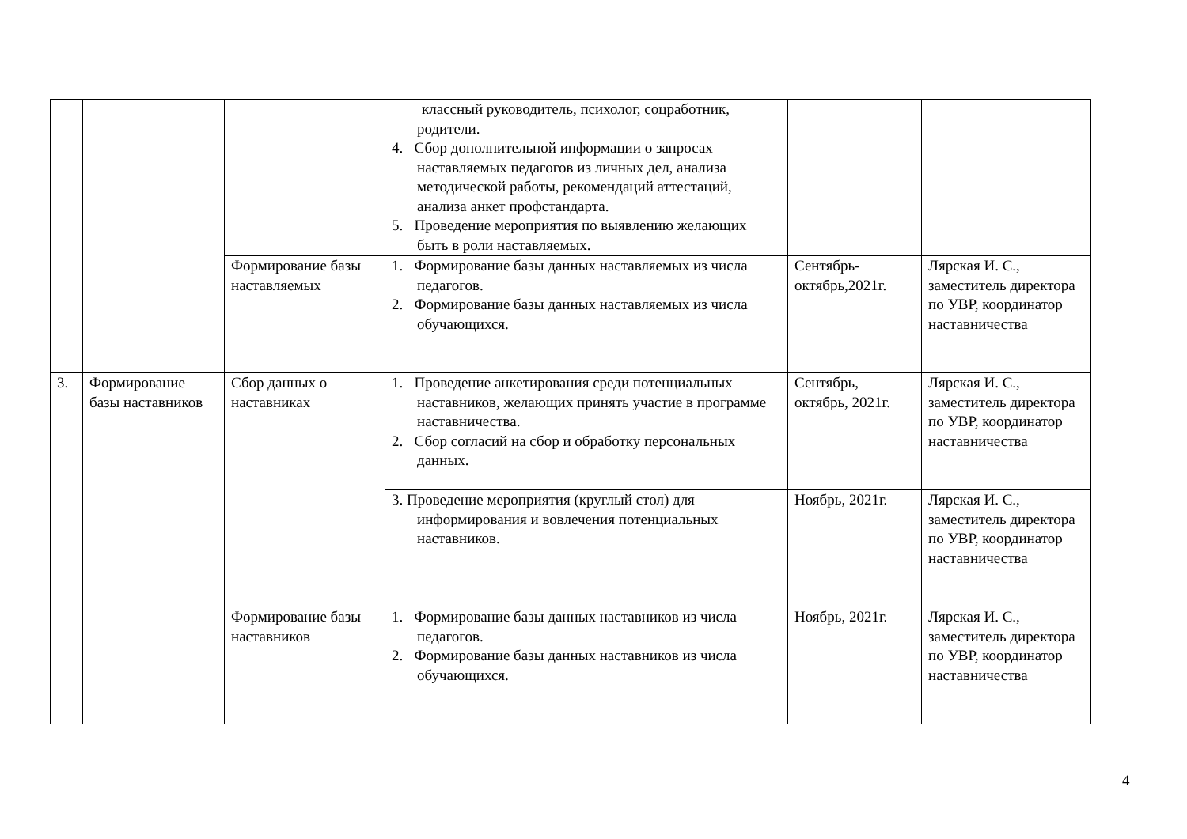| | | | классный руководитель, психолог, соцработник, родители. 4. Сбор дополнительной информации о запросах наставляемых педагогов из личных дел, анализа методической работы, рекомендаций аттестаций, анализа анкет профстандарта. 5. Проведение мероприятия по выявлению желающих быть в роли наставляемых. | | |
| | | Формирование базы наставляемых | 1. Формирование базы данных наставляемых из числа педагогов. 2. Формирование базы данных наставляемых из числа обучающихся. | Сентябрь-октябрь,2021г. | Лярская И. С., заместитель директора по УВР, координатор наставничества |
| 3. | Формирование базы наставников | Сбор данных о наставниках | 1. Проведение анкетирования среди потенциальных наставников, желающих принять участие в программе наставничества. 2. Сбор согласий на сбор и обработку персональных данных. | Сентябрь, октябрь, 2021г. | Лярская И. С., заместитель директора по УВР, координатор наставничества |
| | | | 3. Проведение мероприятия (круглый стол) для информирования и вовлечения потенциальных наставников. | Ноябрь, 2021г. | Лярская И. С., заместитель директора по УВР, координатор наставничества |
| | | Формирование базы наставников | 1. Формирование базы данных наставников из числа педагогов. 2. Формирование базы данных наставников из числа обучающихся. | Ноябрь, 2021г. | Лярская И. С., заместитель директора по УВР, координатор наставничества |
4